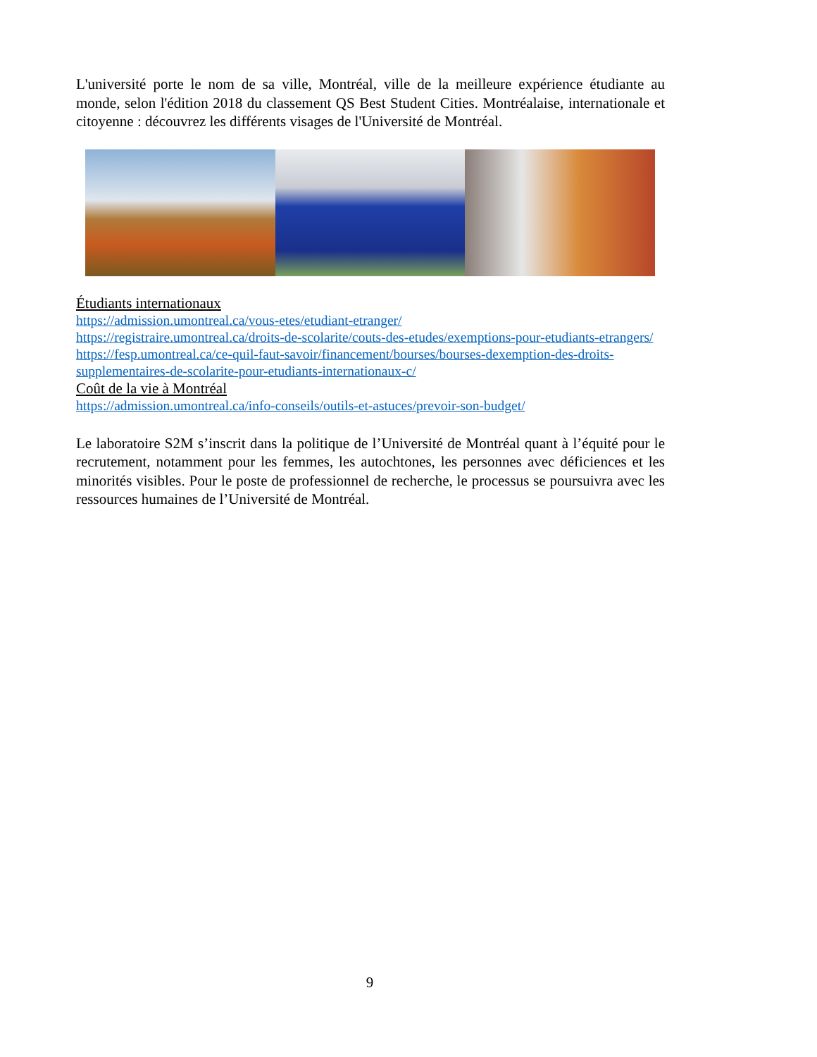L'université porte le nom de sa ville, Montréal, ville de la meilleure expérience étudiante au monde, selon l'édition 2018 du classement QS Best Student Cities. Montréalaise, internationale et citoyenne : découvrez les différents visages de l'Université de Montréal.
Étudiants internationaux
https://admission.umontreal.ca/vous-etes/etudiant-etranger/
https://registraire.umontreal.ca/droits-de-scolarite/couts-des-etudes/exemptions-pour-etudiants-etrangers/
https://fesp.umontreal.ca/ce-quil-faut-savoir/financement/bourses/bourses-dexemption-des-droits-supplementaires-de-scolarite-pour-etudiants-internationaux-c/
Coût de la vie à Montréal
https://admission.umontreal.ca/info-conseils/outils-et-astuces/prevoir-son-budget/
Le laboratoire S2M s’inscrit dans la politique de l’Université de Montréal quant à l’équité pour le recrutement, notamment pour les femmes, les autochtones, les personnes avec déficiences et les minorités visibles. Pour le poste de professionnel de recherche, le processus se poursuivra avec les ressources humaines de l’Université de Montréal.
9